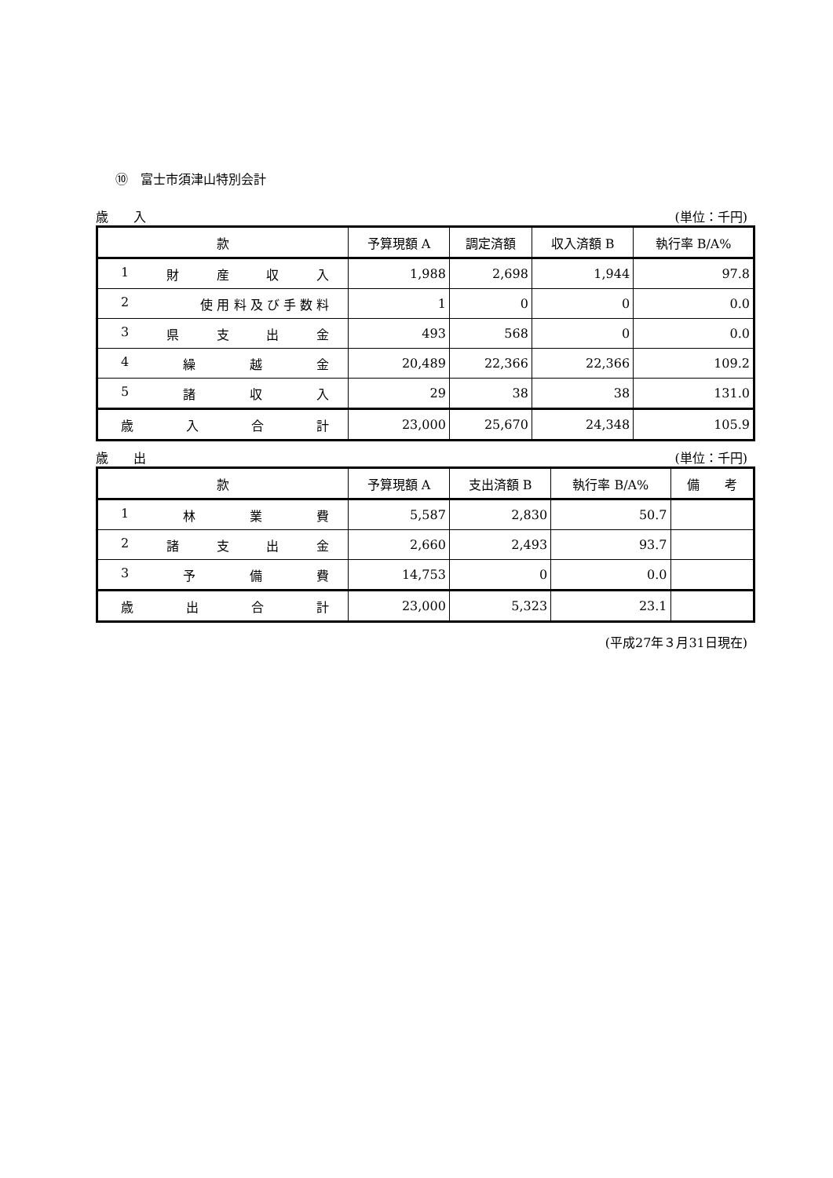⑩　富士市須津山特別会計
歳　　入 (単位：千円)
| 款 | 予算現額 A | 調定済額 | 収入済額 B | 執行率 B/A% |
| --- | --- | --- | --- | --- |
| 1 財 産 収 入 | 1,988 | 2,698 | 1,944 | 97.8 |
| 2 使 用 料 及 び 手 数 料 | 1 | 0 | 0 | 0.0 |
| 3 県 支 出 金 | 493 | 568 | 0 | 0.0 |
| 4 繰 越 金 | 20,489 | 22,366 | 22,366 | 109.2 |
| 5 諸 収 入 | 29 | 38 | 38 | 131.0 |
| 歳 入 合 計 | 23,000 | 25,670 | 24,348 | 105.9 |
歳　　出 (単位：千円)
| 款 | 予算現額 A | 支出済額 B | 執行率 B/A% | 備 考 |
| --- | --- | --- | --- | --- |
| 1 林 業 費 | 5,587 | 2,830 | 50.7 | |
| 2 諸 支 出 金 | 2,660 | 2,493 | 93.7 | |
| 3 予 備 費 | 14,753 | 0 | 0.0 | |
| 歳 出 合 計 | 23,000 | 5,323 | 23.1 | |
(平成27年３月31日現在)